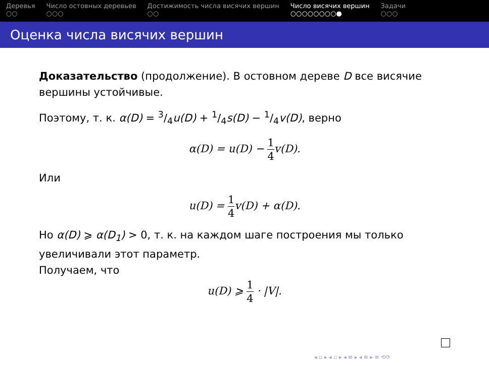Деревья
○○
Число остовных деревьев
○○○
Достижимость числа висячих вершин
○○
Число висячих вершин
○○○○○○○○●
Задачи
○○○
Оценка числа висячих вершин
Доказательство (продолжение). В остовном дереве D все висячие вершины устойчивые.
Поэтому, т. к. α(D) = 3/4u(D) + 1/4s(D) − 1/4v(D), верно
α(D) = u(D) − 1 4v(D).
Или
u(D) = 1 4v(D) + α(D).
Но α(D) ⩾ α(D<sub>1</sub>) > 0, т. к. на каждом шаге построения мы только увеличивали этот параметр.
Получаем, что
u(D) ⩾ 1 4 · |V|.
◂ ▫ ▸ ◂ ▫ ▸ ◂ ≡ ▸ ◂ ≡ ▸ ≡ ⟲⟳